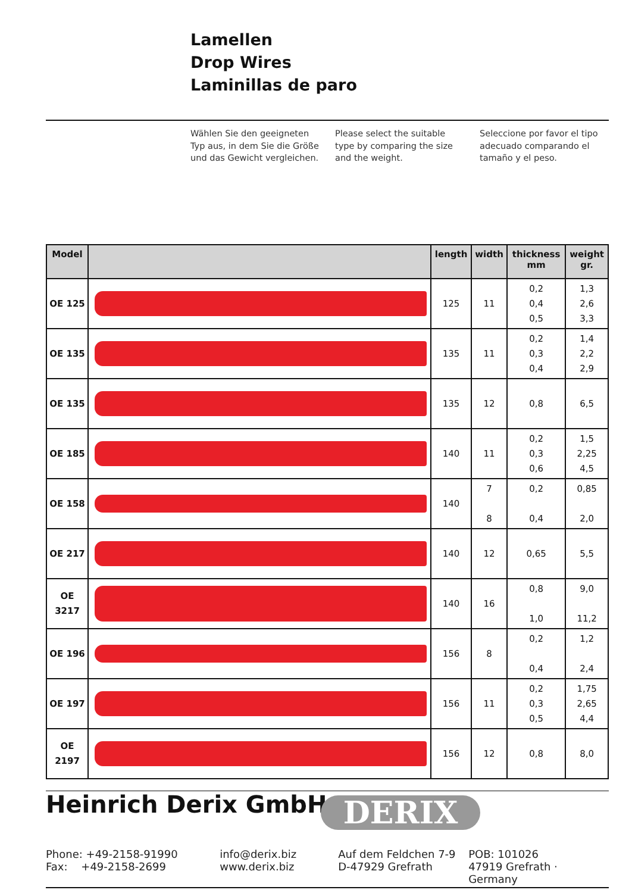Lamellen
Drop Wires
Laminillas de paro
Wählen Sie den geeigneten Typ aus, in dem Sie die Größe und das Gewicht vergleichen.
Please select the suitable type by comparing the size and the weight.
Seleccione por favor el tipo adecuado comparando el tamaño y el peso.
| Model | | length | width | thickness mm | weight gr. |
| --- | --- | --- | --- | --- | --- |
| OE 125 | | 125 | 11 | 0,2 0,4 0,5 | 1,3 2,6 3,3 |
| OE 135 | | 135 | 11 | 0,2 0,3 0,4 | 1,4 2,2 2,9 |
| OE 135 | | 135 | 12 | 0,8 | 6,5 |
| OE 185 | | 140 | 11 | 0,2 0,3 0,6 | 1,5 2,25 4,5 |
| OE 158 | | 140 | 7 8 | 0,2 0,4 | 0,85 2,0 |
| OE 217 | | 140 | 12 | 0,65 | 5,5 |
| OE 3217 | | 140 | 16 | 0,8 1,0 | 9,0 11,2 |
| OE 196 | | 156 | 8 | 0,2 0,4 | 1,2 2,4 |
| OE 197 | | 156 | 11 | 0,2 0,3 0,5 | 1,75 2,65 4,4 |
| OE 2197 | | 156 | 12 | 0,8 | 8,0 |
Heinrich Derix GmbH
DERIX
Phone: +49-2158-91990
Fax: +49-2158-2699
info@derix.biz
www.derix.biz
Auf dem Feldchen 7-9
D-47929 Grefrath
POB: 101026
47919 Grefrath · Germany